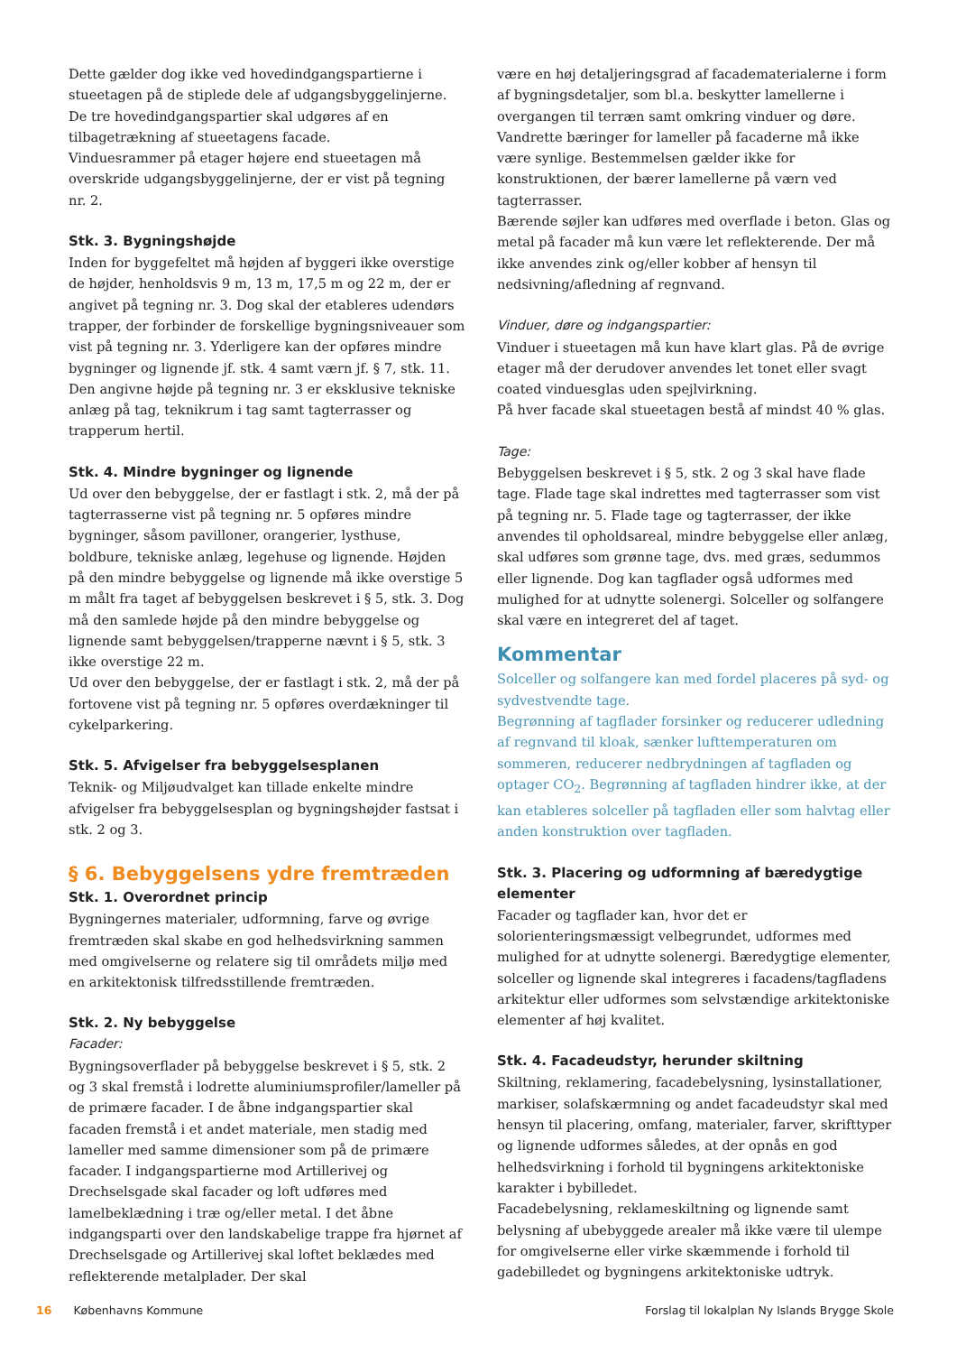Dette gælder dog ikke ved hovedindgangspartierne i stueetagen på de stiplede dele af udgangsbyggelinjerne. De tre hovedindgangspartier skal udgøres af en tilbagetrækning af stueetagens facade.
Vinduesrammer på etager højere end stueetagen må overskride udgangsbyggelinjerne, der er vist på tegning nr. 2.
Stk. 3. Bygningshøjde
Inden for byggefeltet må højden af byggeri ikke overstige de højder, henholdsvis 9 m, 13 m, 17,5 m og 22 m, der er angivet på tegning nr. 3. Dog skal der etableres udendørs trapper, der forbinder de forskellige bygningsniveauer som vist på tegning nr. 3. Yderligere kan der opføres mindre bygninger og lignende jf. stk. 4 samt værn jf. § 7, stk. 11.
Den angivne højde på tegning nr. 3 er eksklusive tekniske anlæg på tag, teknikrum i tag samt tagterrasser og trapperum hertil.
Stk. 4. Mindre bygninger og lignende
Ud over den bebyggelse, der er fastlagt i stk. 2, må der på tagterrasserne vist på tegning nr. 5 opføres mindre bygninger, såsom pavilloner, orangerier, lysthuse, boldbure, tekniske anlæg, legehuse og lignende. Højden på den mindre bebyggelse og lignende må ikke overstige 5 m målt fra taget af bebyggelsen beskrevet i § 5, stk. 3. Dog må den samlede højde på den mindre bebyggelse og lignende samt bebyggelsen/trapperne nævnt i § 5, stk. 3 ikke overstige 22 m.
Ud over den bebyggelse, der er fastlagt i stk. 2, må der på fortovene vist på tegning nr. 5 opføres overdækninger til cykelparkering.
Stk. 5. Afvigelser fra bebyggelsesplanen
Teknik- og Miljøudvalget kan tillade enkelte mindre afvigelser fra bebyggelsesplan og bygningshøjder fastsat i stk. 2 og 3.
§ 6. Bebyggelsens ydre fremtræden
Stk. 1. Overordnet princip
Bygningernes materialer, udformning, farve og øvrige fremtræden skal skabe en god helhedsvirkning sammen med omgivelserne og relatere sig til områdets miljø med en arkitektonisk tilfredsstillende fremtræden.
Stk. 2. Ny bebyggelse
Facader:
Bygningsoverflader på bebyggelse beskrevet i § 5, stk. 2 og 3 skal fremstå i lodrette aluminiumsprofiler/lameller på de primære facader. I de åbne indgangspartier skal facaden fremstå i et andet materiale, men stadig med lameller med samme dimensioner som på de primære facader. I indgangspartierne mod Artillerivej og Drechselsgade skal facader og loft udføres med lamelbeklædning i træ og/eller metal. I det åbne indgangsparti over den landskabelige trappe fra hjørnet af Drechselsgade og Artillerivej skal loftet beklædes med reflekterende metalplader. Der skal
være en høj detaljeringsgrad af facadematerialerne i form af bygningsdetaljer, som bl.a. beskytter lamellerne i overgangen til terræn samt omkring vinduer og døre. Vandrette bæringer for lameller på facaderne må ikke være synlige. Bestemmelsen gælder ikke for konstruktionen, der bærer lamellerne på værn ved tagterrasser.
Bærende søjler kan udføres med overflade i beton. Glas og metal på facader må kun være let reflekterende. Der må ikke anvendes zink og/eller kobber af hensyn til nedsivning/afledning af regnvand.
Vinduer, døre og indgangspartier:
Vinduer i stueetagen må kun have klart glas. På de øvrige etager må der derudover anvendes let tonet eller svagt coated vinduesglas uden spejlvirkning.
På hver facade skal stueetagen bestå af mindst 40 % glas.
Tage:
Bebyggelsen beskrevet i § 5, stk. 2 og 3 skal have flade tage. Flade tage skal indrettes med tagterrasser som vist på tegning nr. 5. Flade tage og tagterrasser, der ikke anvendes til opholdsareal, mindre bebyggelse eller anlæg, skal udføres som grønne tage, dvs. med græs, sedummos eller lignende. Dog kan tagflader også udformes med mulighed for at udnytte solenergi. Solceller og solfangere skal være en integreret del af taget.
Kommentar
Solceller og solfangere kan med fordel placeres på syd- og sydvestvendte tage.
Begrønning af tagflader forsinker og reducerer udledning af regnvand til kloak, sænker lufttemperaturen om sommeren, reducerer nedbrydningen af tagfladen og optager CO<sub>2</sub>. Begrønning af tagfladen hindrer ikke, at der kan etableres solceller på tagfladen eller som halvtag eller anden konstruktion over tagfladen.
Stk. 3. Placering og udformning af bæredygtige elementer
Facader og tagflader kan, hvor det er solorienteringsmæssigt velbegrundet, udformes med mulighed for at udnytte solenergi. Bæredygtige elementer, solceller og lignende skal integreres i facadens/tagfladens arkitektur eller udformes som selvstændige arkitektoniske elementer af høj kvalitet.
Stk. 4. Facadeudstyr, herunder skiltning
Skiltning, reklamering, facadebelysning, lysinstallationer, markiser, solafskærmning og andet facadeudstyr skal med hensyn til placering, omfang, materialer, farver, skrifttyper og lignende udformes således, at der opnås en god helhedsvirkning i forhold til bygningens arkitektoniske karakter i bybilledet.
Facadebelysning, reklameskiltning og lignende samt belysning af ubebyggede arealer må ikke være til ulempe for omgivelserne eller virke skæmmende i forhold til gadebilledet og bygningens arkitektoniske udtryk.
16 Københavns Kommune Forslag til lokalplan Ny Islands Brygge Skole